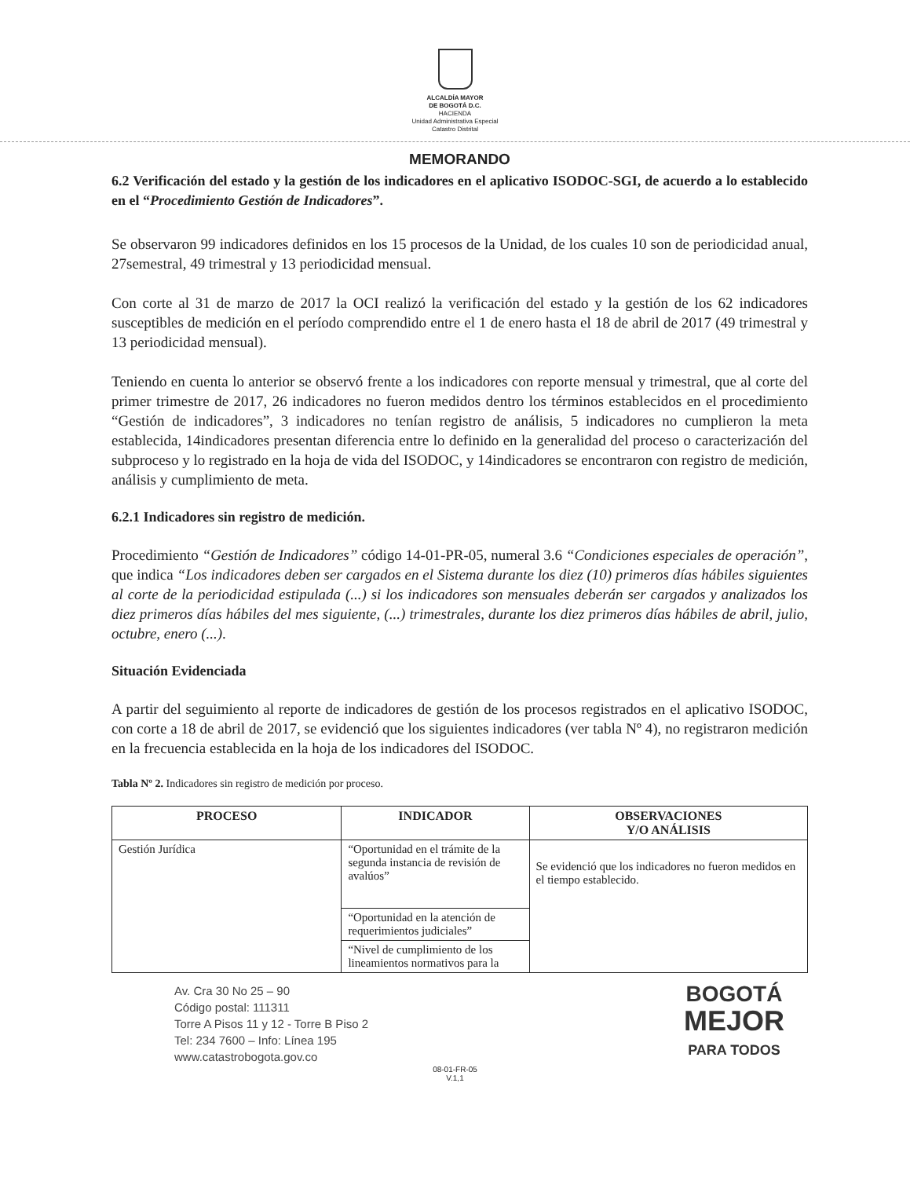ALCALDÍA MAYOR
DE BOGOTÁ D.C.
HACIENDA
Unidad Administrativa Especial
Catastro Distrital
MEMORANDO
6.2 Verificación del estado y la gestión de los indicadores en el aplicativo ISODOC-SGI, de acuerdo a lo establecido en el “Procedimiento Gestión de Indicadores”.
Se observaron 99 indicadores definidos en los 15 procesos de la Unidad, de los cuales 10 son de periodicidad anual, 27semestral, 49 trimestral y 13 periodicidad mensual.
Con corte al 31 de marzo de 2017 la OCI realizó la verificación del estado y la gestión de los 62 indicadores susceptibles de medición en el período comprendido entre el 1 de enero hasta el 18 de abril de 2017 (49 trimestral y 13 periodicidad mensual).
Teniendo en cuenta lo anterior se observó frente a los indicadores con reporte mensual y trimestral, que al corte del primer trimestre de 2017, 26 indicadores no fueron medidos dentro los términos establecidos en el procedimiento “Gestión de indicadores”, 3 indicadores no tenían registro de análisis, 5 indicadores no cumplieron la meta establecida, 14indicadores presentan diferencia entre lo definido en la generalidad del proceso o caracterización del subproceso y lo registrado en la hoja de vida del ISODOC, y 14indicadores se encontraron con registro de medición, análisis y cumplimiento de meta.
6.2.1 Indicadores sin registro de medición.
Procedimiento “Gestión de Indicadores” código 14-01-PR-05, numeral 3.6 “Condiciones especiales de operación”, que indica “Los indicadores deben ser cargados en el Sistema durante los diez (10) primeros días hábiles siguientes al corte de la periodicidad estipulada (...) si los indicadores son mensuales deberán ser cargados y analizados los diez primeros días hábiles del mes siguiente, (...) trimestrales, durante los diez primeros días hábiles de abril, julio, octubre, enero (...).
Situación Evidenciada
A partir del seguimiento al reporte de indicadores de gestión de los procesos registrados en el aplicativo ISODOC, con corte a 18 de abril de 2017, se evidenció que los siguientes indicadores (ver tabla Nº 4), no registraron medición en la frecuencia establecida en la hoja de los indicadores del ISODOC.
Tabla Nº 2. Indicadores sin registro de medición por proceso.
| PROCESO | INDICADOR | OBSERVACIONES Y/O ANÁLISIS |
| --- | --- | --- |
| Gestión Jurídica | “Oportunidad en el trámite de la segunda instancia de revisión de avalúos” | Se evidenció que los indicadores no fueron medidos en el tiempo establecido. |
| | “Oportunidad en la atención de requerimientos judiciales” | |
| | “Nivel de cumplimiento de los lineamientos normativos para la | |
Av. Cra 30 No 25 – 90
Código postal: 111311
Torre A Pisos 11 y 12 - Torre B Piso 2
Tel: 234 7600 – Info: Línea 195
www.catastrobogota.gov.co
BOGOTÁ
MEJOR
PARA TODOS
08-01-FR-05
V.1,1